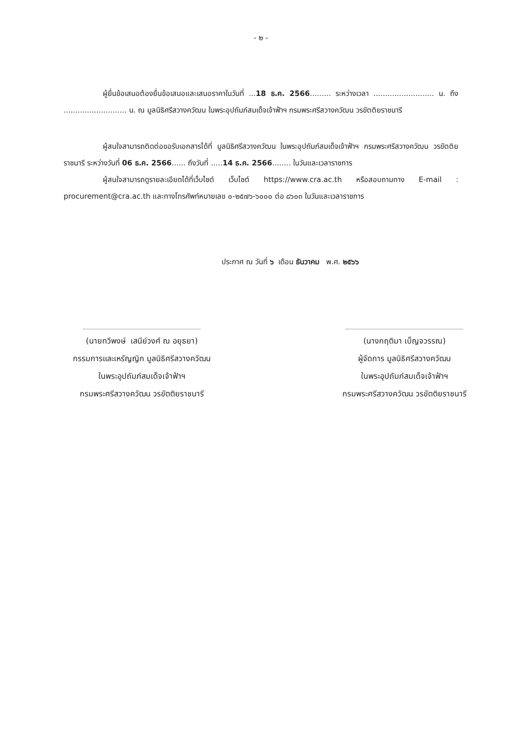- ๒ -
ผู้ยื่นข้อเสนอต้องยื่นข้อเสนอและเสนอราคาในวันที่ ...18 ธ.ค. 2566......... ระหว่างเวลา .......................... น. ถึง ........................... น. ณ มูลนิธิศรีสวางควัฒน ในพระอุปถัมภ์สมเด็จเจ้าฟ้าฯ กรมพระศรีสวางควัฒน วรขัตติยราชนารี
ผู้สนใจสามารถติดต่อขอรับเอกสารได้ที่ มูลนิธิศรีสวางควัฒน ในพระอุปถัมภ์สมเด็จเจ้าฟ้าฯ กรมพระศรีสวางควัฒน วรขัตติยราชนารี ระหว่างวันที่ 06 ธ.ค. 2566...... ถึงวันที่ .....14 ธ.ค. 2566........ ในวันและเวลาราชการ
ผู้สนใจสามารถดูรายละเอียดได้ที่เว็บไซต์ เว็บไซต์ https://www.cra.ac.th หรือสอบถามทาง E-mail : procurement@cra.ac.th และทางโทรศัพท์หมายเลข ๐-๒๕๗๖-๖๐๐๐ ต่อ ๘๖๐๓ ในวันและเวลาราชการ
ประกาศ ณ วันที่ ๖ เดือน ธันวาคม พ.ศ. ๒๕๖๖
(นายทวีพงษ์ เสนีย์วงศ์ ณ อยุธยา)
กรรมการและเหรัญญิก มูลนิธิศรีสวางควัฒน
ในพระอุปถัมภ์สมเด็จเจ้าฟ้าฯ
กรมพระศรีสวางควัฒน วรขัตติยราชนารี
(นางกฤติมา เบ็ญจวรรณ)
ผู้จัดการ มูลนิธิศรีสวางควัฒน
ในพระอุปถัมภ์สมเด็จเจ้าฟ้าฯ
กรมพระศรีสวางควัฒน วรขัตติยราชนารี